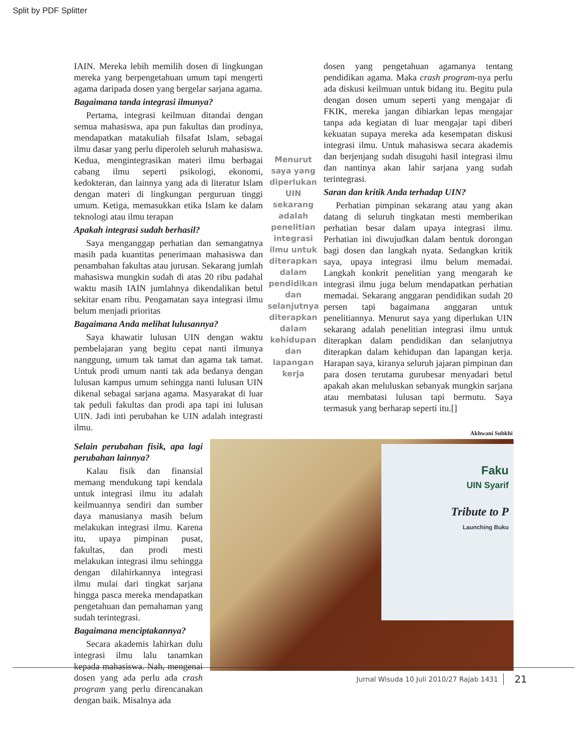Split by PDF Splitter
IAIN. Mereka lebih memilih dosen di lingkungan mereka yang berpengetahuan umum tapi mengerti agama daripada dosen yang bergelar sarjana agama.
Bagaimana tanda integrasi ilmunya?
Pertama, integrasi keilmuan ditandai dengan semua mahasiswa, apa pun fakultas dan prodinya, mendapatkan matakuliah filsafat Islam, sebagai ilmu dasar yang perlu diperoleh seluruh mahasiswa. Kedua, mengintegrasikan materi ilmu berbagai cabang ilmu seperti psikologi, ekonomi, kedokteran, dan lainnya yang ada di literatur Islam dengan materi di lingkungan perguruan tinggi umum. Ketiga, memasukkan etika Islam ke dalam teknologi atau ilmu terapan
Apakah integrasi sudah berhasil?
Saya menganggap perhatian dan semangatnya masih pada kuantitas penerimaan mahasiswa dan penambahan fakultas atau jurusan. Sekarang jumlah mahasiswa mungkin sudah di atas 20 ribu padahal waktu masih IAIN jumlahnya dikendalikan betul sekitar enam ribu. Pengamatan saya integrasi ilmu belum menjadi prioritas
Bagaimana Anda melihat lulusannya?
Saya khawatir lulusan UIN dengan waktu pembelajaran yang begitu cepat nanti ilmunya nanggung, umum tak tamat dan agama tak tamat. Untuk prodi umum nanti tak ada bedanya dengan lulusan kampus umum sehingga nanti lulusan UIN dikenal sebagai sarjana agama. Masyarakat di luar tak peduli fakultas dan prodi apa tapi ini lulusan UIN. Jadi inti perubahan ke UIN adalah integrasti ilmu.
Menurut saya yang diperlukan UIN sekarang adalah penelitian integrasi ilmu untuk diterapkan dalam pendidikan dan selanjutnya diterapkan dalam kehidupan dan lapangan kerja
dosen yang pengetahuan agamanya tentang pendidikan agama. Maka crash program-nya perlu ada diskusi keilmuan untuk bidang itu. Begitu pula dengan dosen umum seperti yang mengajar di FKIK, mereka jangan dibiarkan lepas mengajar tanpa ada kegiatan di luar mengajar tapi diberi kekuatan supaya mereka ada kesempatan diskusi integrasi ilmu. Untuk mahasiswa secara akademis dan berjenjang sudah disuguhi hasil integrasi ilmu dan nantinya akan lahir sarjana yang sudah terintegrasi.
Saran dan kritik Anda terhadap UIN?
Perhatian pimpinan sekarang atau yang akan datang di seluruh tingkatan mesti memberikan perhatian besar dalam upaya integrasi ilmu. Perhatian ini diwujudkan dalam bentuk dorongan bagi dosen dan langkah nyata. Sedangkan kritik saya, upaya integrasi ilmu belum memadai. Langkah konkrit penelitian yang mengarah ke integrasi ilmu juga belum mendapatkan perhatian memadai. Sekarang anggaran pendidikan sudah 20 persen tapi bagaimana anggaran untuk penelitiannya. Menurut saya yang diperlukan UIN sekarang adalah penelitian integrasi ilmu untuk diterapkan dalam pendidikan dan selanjutnya diterapkan dalam kehidupan dan lapangan kerja. Harapan saya, kiranya seluruh jajaran pimpinan dan para dosen terutama gurubesar menyadari betul apakah akan meluluskan sebanyak mungkin sarjana atau membatasi lulusan tapi bermutu. Saya termasuk yang berharap seperti itu.[]
Akhwani Subkhi
Selain perubahan fisik, apa lagi perubahan lainnya?
Kalau fisik dan finansial memang mendukung tapi kendala untuk integrasi ilmu itu adalah keilmuannya sendiri dan sumber daya manusianya masih belum melakukan integrasi ilmu. Karena itu, upaya pimpinan pusat, fakultas, dan prodi mesti melakukan integrasi ilmu sehingga dengan dilahirkannya integrasi ilmu mulai dari tingkat sarjana hingga pasca mereka mendapatkan pengetahuan dan pemahaman yang sudah terintegrasi.
Bagaimana menciptakannya?
Secara akademis lahirkan dulu integrasi ilmu lalu tanamkan kepada mahasiswa. Nah, mengenai dosen yang ada perlu ada crash program yang perlu direncanakan dengan baik. Misalnya ada
Faku
UIN Syarif
Tribute to P
Launching Buku
Jurnal Wisuda 10 Juli 2010/27 Rajab 1431
21